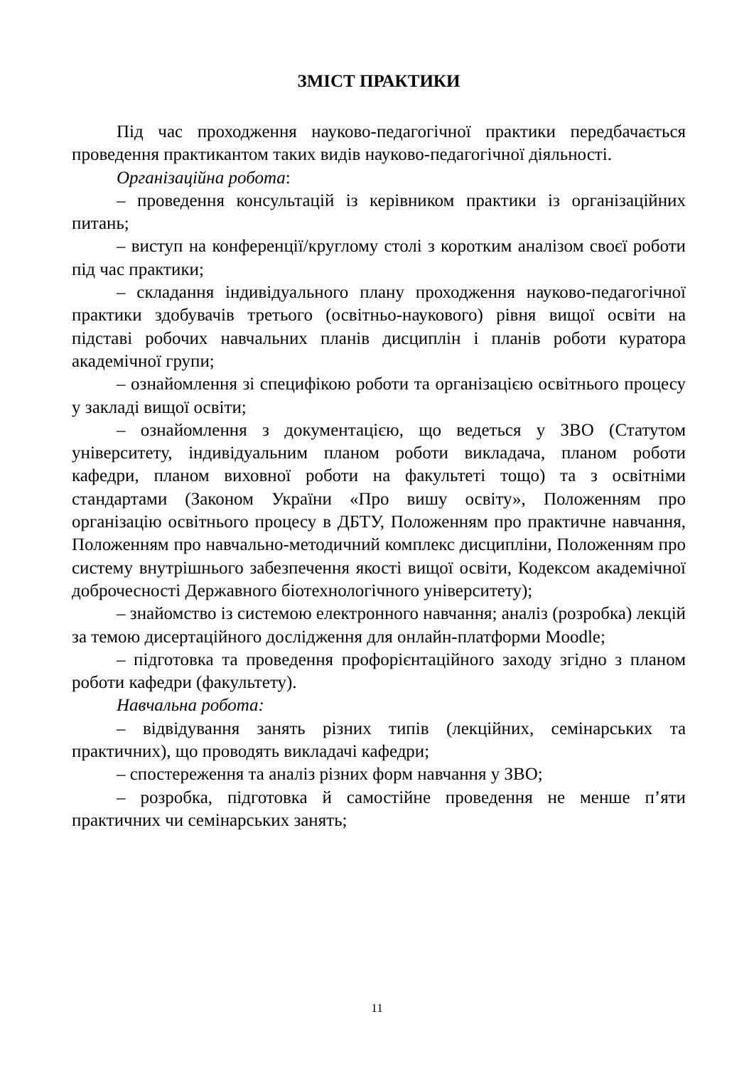ЗМІСТ ПРАКТИКИ
Під час проходження науково-педагогічної практики передбачається проведення практикантом таких видів науково-педагогічної діяльності.
Організаційна робота:
– проведення консультацій із керівником практики із організаційних питань;
– виступ на конференції/круглому столі з коротким аналізом своєї роботи під час практики;
– складання індивідуального плану проходження науково-педагогічної практики здобувачів третього (освітньо-наукового) рівня вищої освіти на підставі робочих навчальних планів дисциплін і планів роботи куратора академічної групи;
– ознайомлення зі специфікою роботи та організацією освітнього процесу у закладі вищої освіти;
– ознайомлення з документацією, що ведеться у ЗВО (Статутом університету, індивідуальним планом роботи викладача, планом роботи кафедри, планом виховної роботи на факультеті тощо) та з освітніми стандартами (Законом України «Про вишу освіту», Положенням про організацію освітнього процесу в ДБТУ, Положенням про практичне навчання, Положенням про навчально-методичний комплекс дисципліни, Положенням про систему внутрішнього забезпечення якості вищої освіти, Кодексом академічної доброчесності Державного біотехнологічного університету);
– знайомство із системою електронного навчання; аналіз (розробка) лекцій за темою дисертаційного дослідження для онлайн-платформи Moodle;
– підготовка та проведення профорієнтаційного заходу згідно з планом роботи кафедри (факультету).
Навчальна робота:
– відвідування занять різних типів (лекційних, семінарських та практичних), що проводять викладачі кафедри;
– спостереження та аналіз різних форм навчання у ЗВО;
– розробка, підготовка й самостійне проведення не менше п’яти практичних чи семінарських занять;
11